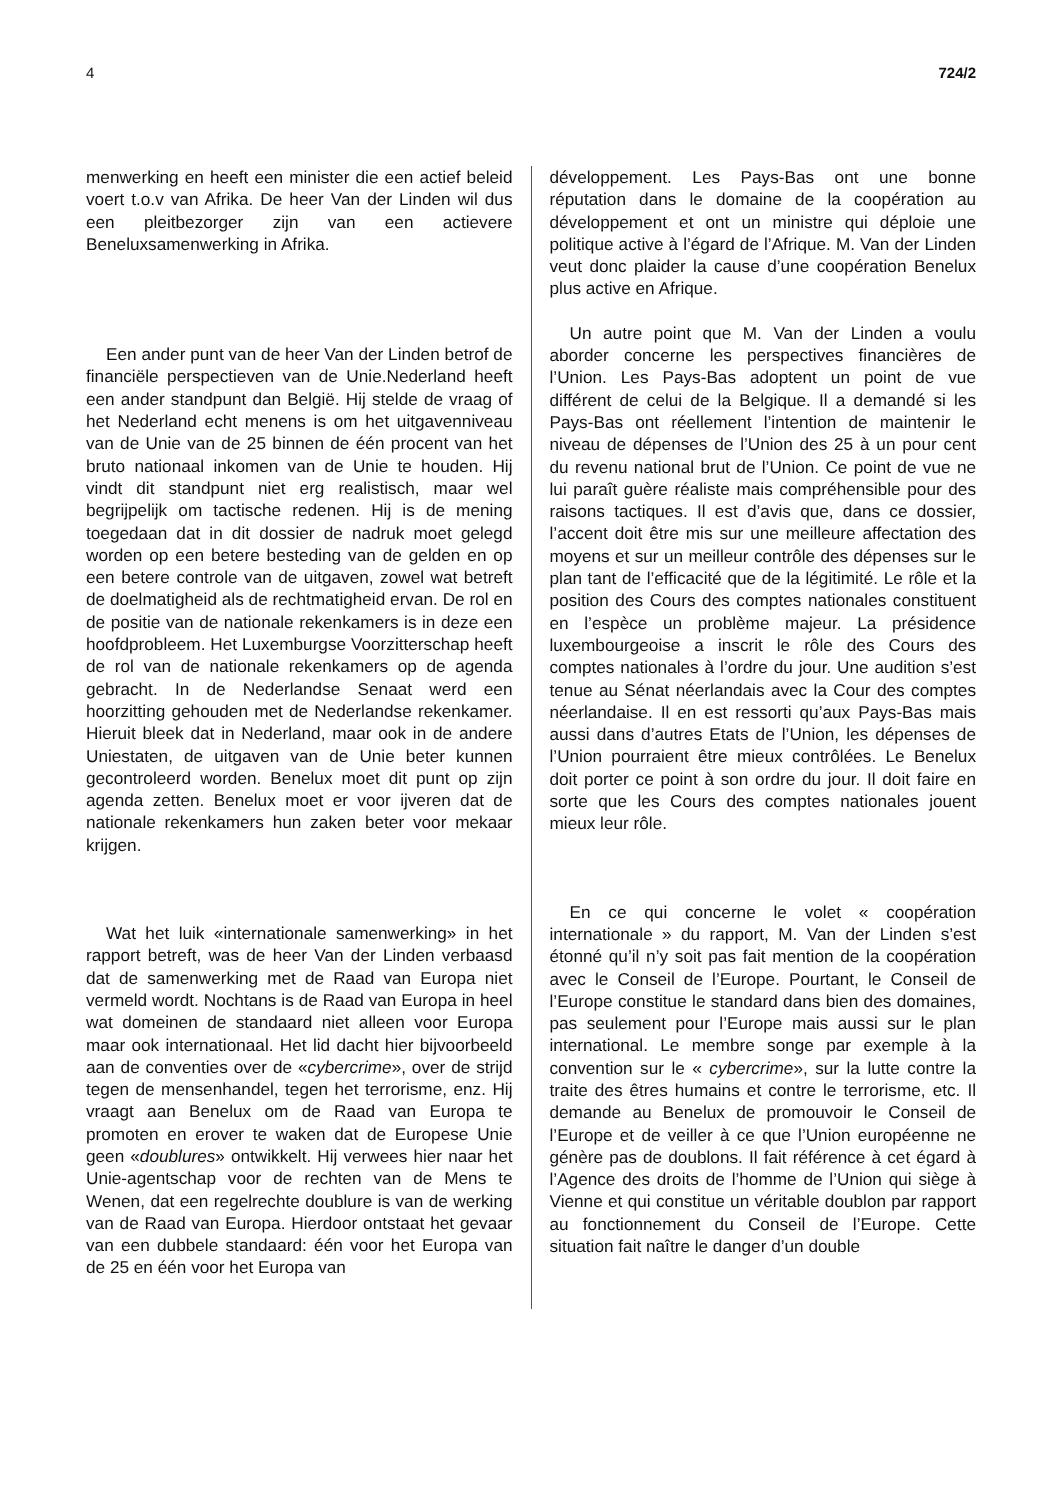4 724/2
menwerking en heeft een minister die een actief beleid voert t.o.v van Afrika. De heer Van der Linden wil dus een pleitbezorger zijn van een actievere Beneluxsamenwerking in Afrika.
Een ander punt van de heer Van der Linden betrof de financiële perspectieven van de Unie.Nederland heeft een ander standpunt dan België. Hij stelde de vraag of het Nederland echt menens is om het uitgavenniveau van de Unie van de 25 binnen de één procent van het bruto nationaal inkomen van de Unie te houden. Hij vindt dit standpunt niet erg realistisch, maar wel begrijpelijk om tactische redenen. Hij is de mening toegedaan dat in dit dossier de nadruk moet gelegd worden op een betere besteding van de gelden en op een betere controle van de uitgaven, zowel wat betreft de doelmatigheid als de rechtmatigheid ervan. De rol en de positie van de nationale rekenkamers is in deze een hoofdprobleem. Het Luxemburgse Voorzitterschap heeft de rol van de nationale rekenkamers op de agenda gebracht. In de Nederlandse Senaat werd een hoorzitting gehouden met de Nederlandse rekenkamer. Hieruit bleek dat in Nederland, maar ook in de andere Uniestaten, de uitgaven van de Unie beter kunnen gecontroleerd worden. Benelux moet dit punt op zijn agenda zetten. Benelux moet er voor ijveren dat de nationale rekenkamers hun zaken beter voor mekaar krijgen.
Wat het luik «internationale samenwerking» in het rapport betreft, was de heer Van der Linden verbaasd dat de samenwerking met de Raad van Europa niet vermeld wordt. Nochtans is de Raad van Europa in heel wat domeinen de standaard niet alleen voor Europa maar ook internationaal. Het lid dacht hier bijvoorbeeld aan de conventies over de «cybercrime», over de strijd tegen de mensenhandel, tegen het terrorisme, enz. Hij vraagt aan Benelux om de Raad van Europa te promoten en erover te waken dat de Europese Unie geen «doublures» ontwikkelt. Hij verwees hier naar het Unie-agentschap voor de rechten van de Mens te Wenen, dat een regelrechte doublure is van de werking van de Raad van Europa. Hierdoor ontstaat het gevaar van een dubbele standaard: één voor het Europa van de 25 en één voor het Europa van
développement. Les Pays-Bas ont une bonne réputation dans le domaine de la coopération au développement et ont un ministre qui déploie une politique active à l’égard de l’Afrique. M. Van der Linden veut donc plaider la cause d’une coopération Benelux plus active en Afrique.
Un autre point que M. Van der Linden a voulu aborder concerne les perspectives financières de l’Union. Les Pays-Bas adoptent un point de vue différent de celui de la Belgique. Il a demandé si les Pays-Bas ont réellement l’intention de maintenir le niveau de dépenses de l’Union des 25 à un pour cent du revenu national brut de l’Union. Ce point de vue ne lui paraît guère réaliste mais compréhensible pour des raisons tactiques. Il est d’avis que, dans ce dossier, l’accent doit être mis sur une meilleure affectation des moyens et sur un meilleur contrôle des dépenses sur le plan tant de l’efficacité que de la légitimité. Le rôle et la position des Cours des comptes nationales constituent en l’espèce un problème majeur. La présidence luxembourgeoise a inscrit le rôle des Cours des comptes nationales à l’ordre du jour. Une audition s’est tenue au Sénat néerlandais avec la Cour des comptes néerlandaise. Il en est ressorti qu’aux Pays-Bas mais aussi dans d’autres Etats de l’Union, les dépenses de l’Union pourraient être mieux contrôlées. Le Benelux doit porter ce point à son ordre du jour. Il doit faire en sorte que les Cours des comptes nationales jouent mieux leur rôle.
En ce qui concerne le volet « coopération internationale » du rapport, M. Van der Linden s’est étonné qu’il n’y soit pas fait mention de la coopération avec le Conseil de l’Europe. Pourtant, le Conseil de l’Europe constitue le standard dans bien des domaines, pas seulement pour l’Europe mais aussi sur le plan international. Le membre songe par exemple à la convention sur le « cybercrime», sur la lutte contre la traite des êtres humains et contre le terrorisme, etc. Il demande au Benelux de promouvoir le Conseil de l’Europe et de veiller à ce que l’Union européenne ne génère pas de doublons. Il fait référence à cet égard à l’Agence des droits de l’homme de l’Union qui siège à Vienne et qui constitue un véritable doublon par rapport au fonctionnement du Conseil de l’Europe. Cette situation fait naître le danger d’un double